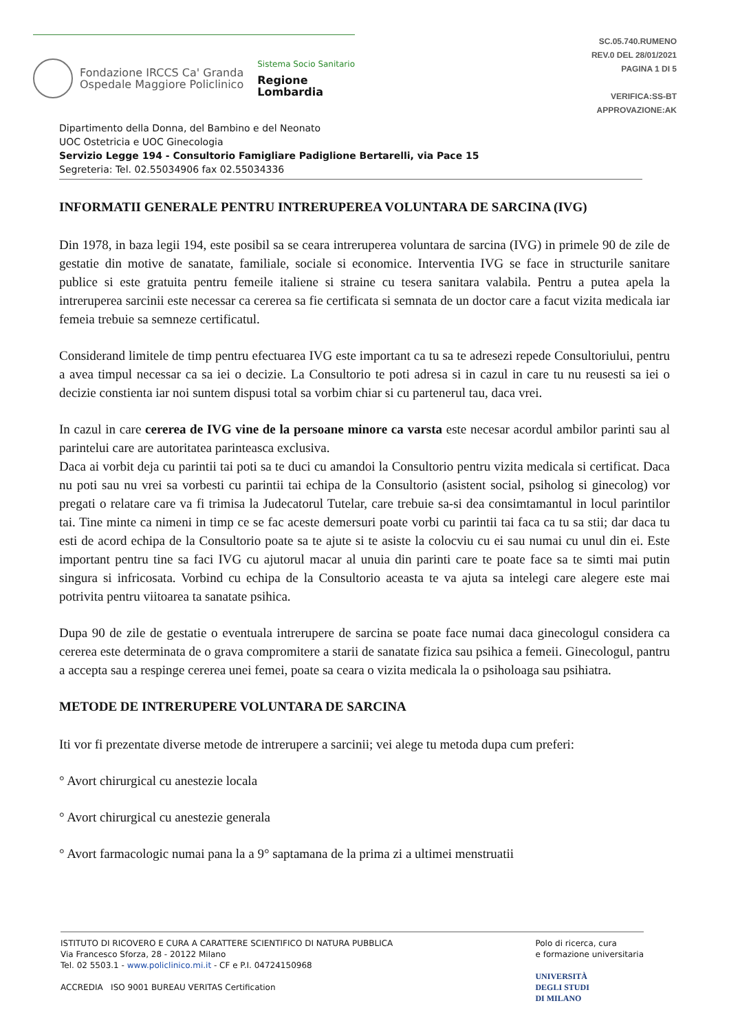Fondazione IRCCS Ca' Granda
Ospedale Maggiore Policlinico
Sistema Socio Sanitario
Regione
Lombardia
SC.05.740.RUMENO
REV.0 DEL 28/01/2021
PAGINA 1 DI 5
VERIFICA:SS-BT
APPROVAZIONE:AK
Dipartimento della Donna, del Bambino e del Neonato
UOC Ostetricia e UOC Ginecologia
Servizio Legge 194 - Consultorio Famigliare Padiglione Bertarelli, via Pace 15
Segreteria: Tel. 02.55034906 fax 02.55034336
INFORMATII GENERALE PENTRU INTRERUPEREA VOLUNTARA DE SARCINA (IVG)
Din 1978, in baza legii 194, este posibil sa se ceara intreruperea voluntara de sarcina (IVG) in primele 90 de zile de gestatie din motive de sanatate, familiale, sociale si economice. Interventia IVG se face in structurile sanitare publice si este gratuita pentru femeile italiene si straine cu tesera sanitara valabila. Pentru a putea apela la intreruperea sarcinii este necessar ca cererea sa fie certificata si semnata de un doctor care a facut vizita medicala iar femeia trebuie sa semneze certificatul.
Considerand limitele de timp pentru efectuarea IVG este important ca tu sa te adresezi repede Consultoriului, pentru a avea timpul necessar ca sa iei o decizie. La Consultorio te poti adresa si in cazul in care tu nu reusesti sa iei o decizie constienta iar noi suntem dispusi total sa vorbim chiar si cu partenerul tau, daca vrei.
In cazul in care cererea de IVG vine de la persoane minore ca varsta este necesar acordul ambilor parinti sau al parintelui care are autoritatea parinteasca exclusiva.
Daca ai vorbit deja cu parintii tai poti sa te duci cu amandoi la Consultorio pentru vizita medicala si certificat. Daca nu poti sau nu vrei sa vorbesti cu parintii tai echipa de la Consultorio (asistent social, psiholog si ginecolog) vor pregati o relatare care va fi trimisa la Judecatorul Tutelar, care trebuie sa-si dea consimtamantul in locul parintilor tai. Tine minte ca nimeni in timp ce se fac aceste demersuri poate vorbi cu parintii tai faca ca tu sa stii; dar daca tu esti de acord echipa de la Consultorio poate sa te ajute si te asiste la colocviu cu ei sau numai cu unul din ei. Este important pentru tine sa faci IVG cu ajutorul macar al unuia din parinti care te poate face sa te simti mai putin singura si infricosata. Vorbind cu echipa de la Consultorio aceasta te va ajuta sa intelegi care alegere este mai potrivita pentru viitoarea ta sanatate psihica.
Dupa 90 de zile de gestatie o eventuala intrerupere de sarcina se poate face numai daca ginecologul considera ca cererea este determinata de o grava compromitere a starii de sanatate fizica sau psihica a femeii. Ginecologul, pantru a accepta sau a respinge cererea unei femei, poate sa ceara o vizita medicala la o psiholoaga sau psihiatra.
METODE DE INTRERUPERE VOLUNTARA DE SARCINA
Iti vor fi prezentate diverse metode de intrerupere a sarcinii; vei alege tu metoda dupa cum preferi:
° Avort chirurgical cu anestezie locala
° Avort chirurgical cu anestezie generala
° Avort farmacologic numai pana la a 9° saptamana de la prima zi a ultimei menstruatii
ISTITUTO DI RICOVERO E CURA A CARATTERE SCIENTIFICO DI NATURA PUBBLICA
Via Francesco Sforza, 28 - 20122 Milano
Tel. 02 5503.1 - www.policlinico.mi.it - CF e P.I. 04724150968
ACCREDIA ISO 9001 BUREAU VERITAS Certification
Polo di ricerca, cura
e formazione universitaria
UNIVERSITÀ
DEGLI STUDI
DI MILANO